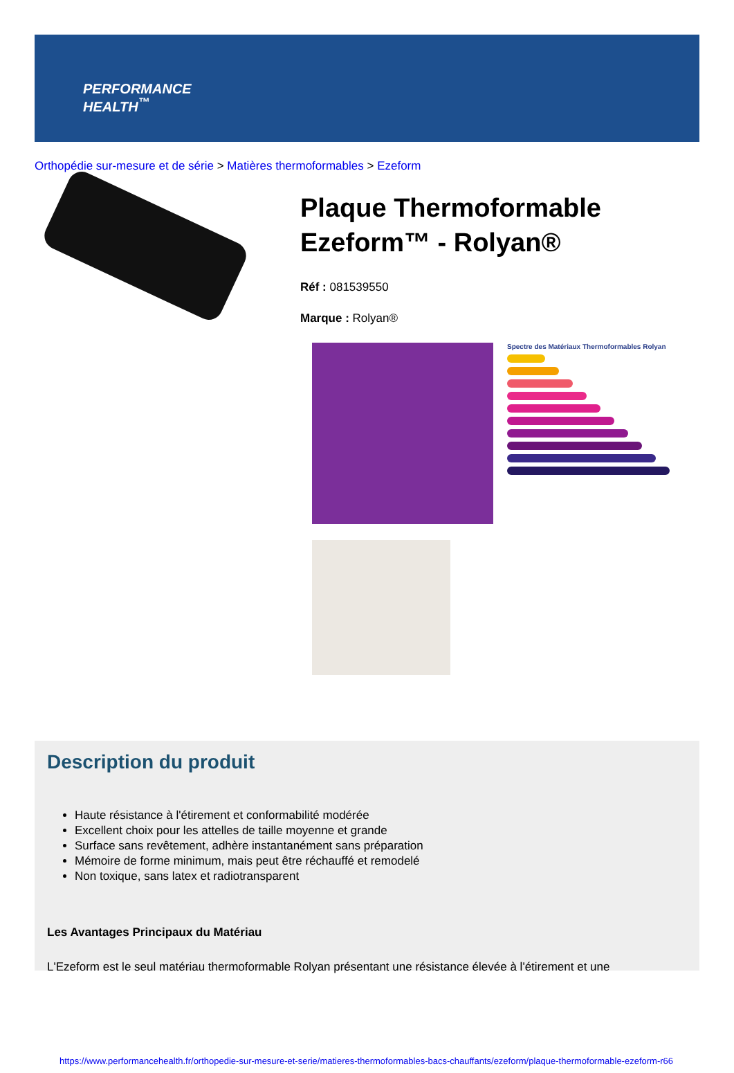PERFORMANCE
HEALTH<sup>™</sup>
Orthopédie sur-mesure et de série > Matières thermoformables > Ezeform
Plaque Thermoformable Ezeform™ - Rolyan®
Réf : 081539550
Marque : Rolyan®
Spectre des Matériaux Thermoformables Rolyan
Description du produit
Haute résistance à l'étirement et conformabilité modérée
Excellent choix pour les attelles de taille moyenne et grande
Surface sans revêtement, adhère instantanément sans préparation
Mémoire de forme minimum, mais peut être réchauffé et remodelé
Non toxique, sans latex et radiotransparent
Les Avantages Principaux du Matériau
L'Ezeform est le seul matériau thermoformable Rolyan présentant une résistance élevée à l'étirement et une
https://www.performancehealth.fr/orthopedie-sur-mesure-et-serie/matieres-thermoformables-bacs-chauffants/ezeform/plaque-thermoformable-ezeform-r66